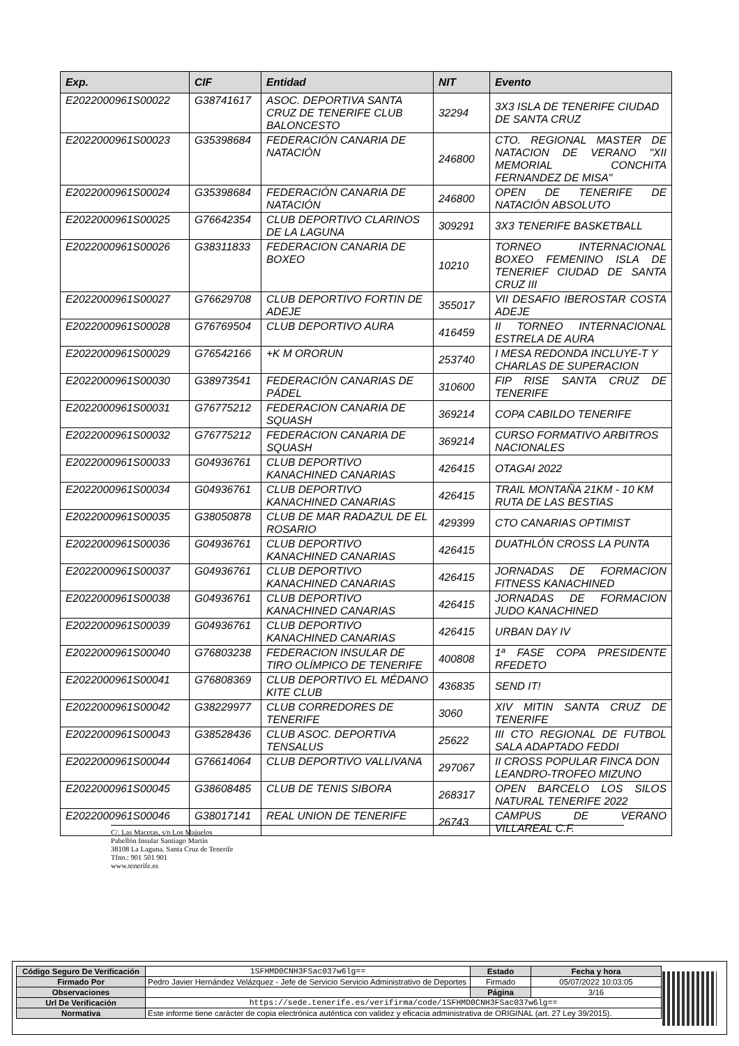| Exp. | CIF | Entidad | NIT | Evento |
| --- | --- | --- | --- | --- |
| E2022000961S00022 | G38741617 | ASOC. DEPORTIVA SANTA CRUZ DE TENERIFE CLUB BALONCESTO | 32294 | 3X3 ISLA DE TENERIFE CIUDAD DE SANTA CRUZ |
| E2022000961S00023 | G35398684 | FEDERACIÓN CANARIA DE NATACIÓN | 246800 | CTO. REGIONAL MASTER DE NATACION DE VERANO "XII MEMORIAL CONCHITA FERNANDEZ DE MISA" |
| E2022000961S00024 | G35398684 | FEDERACIÓN CANARIA DE NATACIÓN | 246800 | OPEN DE TENERIFE DE NATACIÓN ABSOLUTO |
| E2022000961S00025 | G76642354 | CLUB DEPORTIVO CLARINOS DE LA LAGUNA | 309291 | 3X3 TENERIFE BASKETBALL |
| E2022000961S00026 | G38311833 | FEDERACION CANARIA DE BOXEO | 10210 | TORNEO INTERNACIONAL BOXEO FEMENINO ISLA DE TENERIEF CIUDAD DE SANTA CRUZ III |
| E2022000961S00027 | G76629708 | CLUB DEPORTIVO FORTIN DE ADEJE | 355017 | VII DESAFIO IBEROSTAR COSTA ADEJE |
| E2022000961S00028 | G76769504 | CLUB DEPORTIVO AURA | 416459 | II TORNEO INTERNACIONAL ESTRELA DE AURA |
| E2022000961S00029 | G76542166 | +K M ORORUN | 253740 | I MESA REDONDA INCLUYE-T Y CHARLAS DE SUPERACION |
| E2022000961S00030 | G38973541 | FEDERACIÓN CANARIAS DE PÁDEL | 310600 | FIP RISE SANTA CRUZ DE TENERIFE |
| E2022000961S00031 | G76775212 | FEDERACION CANARIA DE SQUASH | 369214 | COPA CABILDO TENERIFE |
| E2022000961S00032 | G76775212 | FEDERACION CANARIA DE SQUASH | 369214 | CURSO FORMATIVO ARBITROS NACIONALES |
| E2022000961S00033 | G04936761 | CLUB DEPORTIVO KANACHINED CANARIAS | 426415 | OTAGAI 2022 |
| E2022000961S00034 | G04936761 | CLUB DEPORTIVO KANACHINED CANARIAS | 426415 | TRAIL MONTAÑA 21KM - 10 KM RUTA DE LAS BESTIAS |
| E2022000961S00035 | G38050878 | CLUB DE MAR RADAZUL DE EL ROSARIO | 429399 | CTO CANARIAS OPTIMIST |
| E2022000961S00036 | G04936761 | CLUB DEPORTIVO KANACHINED CANARIAS | 426415 | DUATHLÓN CROSS LA PUNTA |
| E2022000961S00037 | G04936761 | CLUB DEPORTIVO KANACHINED CANARIAS | 426415 | JORNADAS DE FORMACION FITNESS KANACHINED |
| E2022000961S00038 | G04936761 | CLUB DEPORTIVO KANACHINED CANARIAS | 426415 | JORNADAS DE FORMACION JUDO KANACHINED |
| E2022000961S00039 | G04936761 | CLUB DEPORTIVO KANACHINED CANARIAS | 426415 | URBAN DAY IV |
| E2022000961S00040 | G76803238 | FEDERACION INSULAR DE TIRO OLÍMPICO DE TENERIFE | 400808 | 1ª FASE COPA PRESIDENTE RFEDETO |
| E2022000961S00041 | G76808369 | CLUB DEPORTIVO EL MÉDANO KITE CLUB | 436835 | SEND IT! |
| E2022000961S00042 | G38229977 | CLUB CORREDORES DE TENERIFE | 3060 | XIV MITIN SANTA CRUZ DE TENERIFE |
| E2022000961S00043 | G38528436 | CLUB ASOC. DEPORTIVA TENSALUS | 25622 | III CTO REGIONAL DE FUTBOL SALA ADAPTADO FEDDI |
| E2022000961S00044 | G76614064 | CLUB DEPORTIVO VALLIVANA | 297067 | II CROSS POPULAR FINCA DON LEANDRO-TROFEO MIZUNO |
| E2022000961S00045 | G38608485 | CLUB DE TENIS SIBORA | 268317 | OPEN BARCELO LOS SILOS NATURAL TENERIFE 2022 |
| E2022000961S00046 | G38017141 | REAL UNION DE TENERIFE | 26743 | CAMPUS DE VERANO VILLAREAL C.F. |
C/. Las Macetas, s/n Los Majuelos
Pabellón Insular Santiago Martín
38108 La Laguna. Santa Cruz de Tenerife
Tfno.: 901 501 901
www.tenerife.es
| Código Seguro De Verificación | 1SFHMD0CNH3FSac037w6lg== | Estado | Fecha y hora |
| Firmado Por | Pedro Javier Hernández Velázquez - Jefe de Servicio Servicio Administrativo de Deportes | Firmado | 05/07/2022 10:03:05 |
| Observaciones | | Página | 3/16 |
| Url De Verificación | https://sede.tenerife.es/verifirma/code/1SFHMD0CNH3FSac037w6lg== | | |
| Normativa | Este informe tiene carácter de copia electrónica auténtica con validez y eficacia administrativa de ORIGINAL (art. 27 Ley 39/2015). | | |